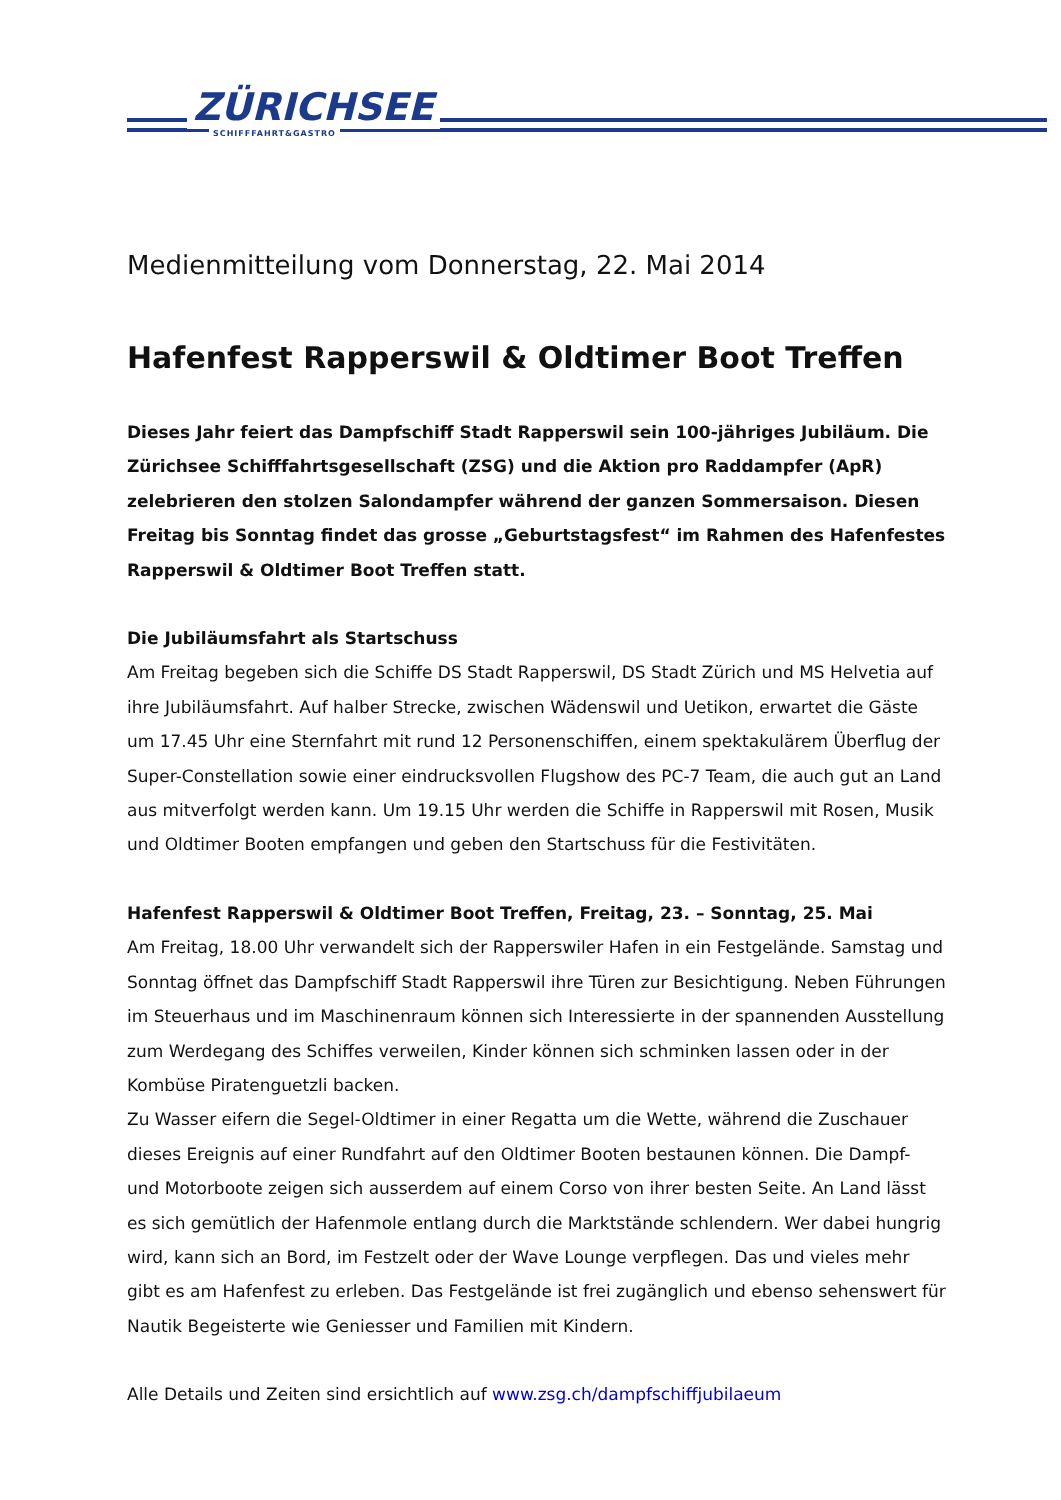ZÜRICHSEE
SCHIFFFAHRT&GASTRO
Medienmitteilung vom Donnerstag, 22. Mai 2014
Hafenfest Rapperswil & Oldtimer Boot Treffen
Dieses Jahr feiert das Dampfschiff Stadt Rapperswil sein 100-jähriges Jubiläum. Die Zürichsee Schifffahrtsgesellschaft (ZSG) und die Aktion pro Raddampfer (ApR) zelebrieren den stolzen Salondampfer während der ganzen Sommersaison. Diesen Freitag bis Sonntag findet das grosse „Geburtstagsfest“ im Rahmen des Hafenfestes Rapperswil & Oldtimer Boot Treffen statt.
Die Jubiläumsfahrt als Startschuss
Am Freitag begeben sich die Schiffe DS Stadt Rapperswil, DS Stadt Zürich und MS Helvetia auf ihre Jubiläumsfahrt. Auf halber Strecke, zwischen Wädenswil und Uetikon, erwartet die Gäste um 17.45 Uhr eine Sternfahrt mit rund 12 Personenschiffen, einem spektakulärem Überflug der Super-Constellation sowie einer eindrucksvollen Flugshow des PC-7 Team, die auch gut an Land aus mitverfolgt werden kann. Um 19.15 Uhr werden die Schiffe in Rapperswil mit Rosen, Musik und Oldtimer Booten empfangen und geben den Startschuss für die Festivitäten.
Hafenfest Rapperswil & Oldtimer Boot Treffen, Freitag, 23. – Sonntag, 25. Mai
Am Freitag, 18.00 Uhr verwandelt sich der Rapperswiler Hafen in ein Festgelände. Samstag und Sonntag öffnet das Dampfschiff Stadt Rapperswil ihre Türen zur Besichtigung. Neben Führungen im Steuerhaus und im Maschinenraum können sich Interessierte in der spannenden Ausstellung zum Werdegang des Schiffes verweilen, Kinder können sich schminken lassen oder in der Kombüse Piratenguetzli backen.
Zu Wasser eifern die Segel-Oldtimer in einer Regatta um die Wette, während die Zuschauer dieses Ereignis auf einer Rundfahrt auf den Oldtimer Booten bestaunen können. Die Dampf- und Motorboote zeigen sich ausserdem auf einem Corso von ihrer besten Seite. An Land lässt es sich gemütlich der Hafenmole entlang durch die Marktstände schlendern. Wer dabei hungrig wird, kann sich an Bord, im Festzelt oder der Wave Lounge verpflegen. Das und vieles mehr gibt es am Hafenfest zu erleben. Das Festgelände ist frei zugänglich und ebenso sehenswert für Nautik Begeisterte wie Geniesser und Familien mit Kindern.
Alle Details und Zeiten sind ersichtlich auf www.zsg.ch/dampfschiffjubilaeum